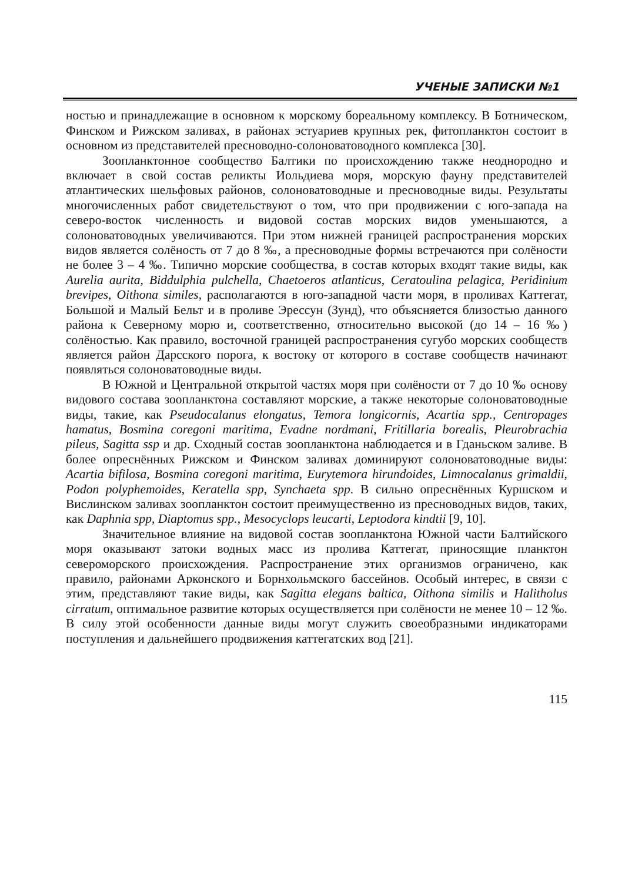УЧЕНЫЕ ЗАПИСКИ №1
ностью и принадлежащие в основном к морскому бореальному комплексу. В Ботническом, Финском и Рижском заливах, в районах эстуариев крупных рек, фитопланктон состоит в основном из представителей пресноводно-солоноватоводного комплекса [30].
Зоопланктонное сообщество Балтики по происхождению также неоднородно и включает в свой состав реликты Иольдиева моря, морскую фауну представителей атлантических шельфовых районов, солоноватоводные и пресноводные виды. Результаты многочисленных работ свидетельствуют о том, что при продвижении с юго-запада на северо-восток численность и видовой состав морских видов уменьшаются, а солоноватоводных увеличиваются. При этом нижней границей распространения морских видов является солёность от 7 до 8 ‰, а пресноводные формы встречаются при солёности не более 3 – 4 ‰. Типично морские сообщества, в состав которых входят такие виды, как Aurelia aurita, Biddulphia pulchella, Chaetoeros atlanticus, Ceratoulina pelagica, Peridinium brevipes, Oithona similes, располагаются в юго-западной части моря, в проливах Каттегат, Большой и Малый Бельт и в проливе Эрессун (Зунд), что объясняется близостью данного района к Северному морю и, соответственно, относительно высокой (до 14 – 16 ‰) солёностью. Как правило, восточной границей распространения сугубо морских сообществ является район Дарсского порога, к востоку от которого в составе сообществ начинают появляться солоноватоводные виды.
В Южной и Центральной открытой частях моря при солёности от 7 до 10 ‰ основу видового состава зоопланктона составляют морские, а также некоторые солоноватоводные виды, такие, как Pseudocalanus elongatus, Temora longicornis, Acartia spp., Centropages hamatus, Bosmina coregoni maritima, Evadne nordmani, Fritillaria borealis, Pleurobrachia pileus, Sagitta ssp и др. Сходный состав зоопланктона наблюдается и в Гданьском заливе. В более опреснённых Рижском и Финском заливах доминируют солоноватоводные виды: Acartia bifilosa, Bosmina coregoni maritima, Eurytemora hirundoides, Limnocalanus grimaldii, Podon polyphemoides, Keratella spp, Synchaeta spp. В сильно опреснённых Куршском и Вислинском заливах зоопланктон состоит преимущественно из пресноводных видов, таких, как Daphnia spp, Diaptomus spp., Mesocyclops leucarti, Leptodora kindtii [9, 10].
Значительное влияние на видовой состав зоопланктона Южной части Балтийского моря оказывают затоки водных масс из пролива Каттегат, приносящие планктон североморского происхождения. Распространение этих организмов ограничено, как правило, районами Арконского и Борнхольмского бассейнов. Особый интерес, в связи с этим, представляют такие виды, как Sagitta elegans baltica, Oithona similis и Halitholus cirratum, оптимальное развитие которых осуществляется при солёности не менее 10 – 12 ‰. В силу этой особенности данные виды могут служить своеобразными индикаторами поступления и дальнейшего продвижения каттегатских вод [21].
115